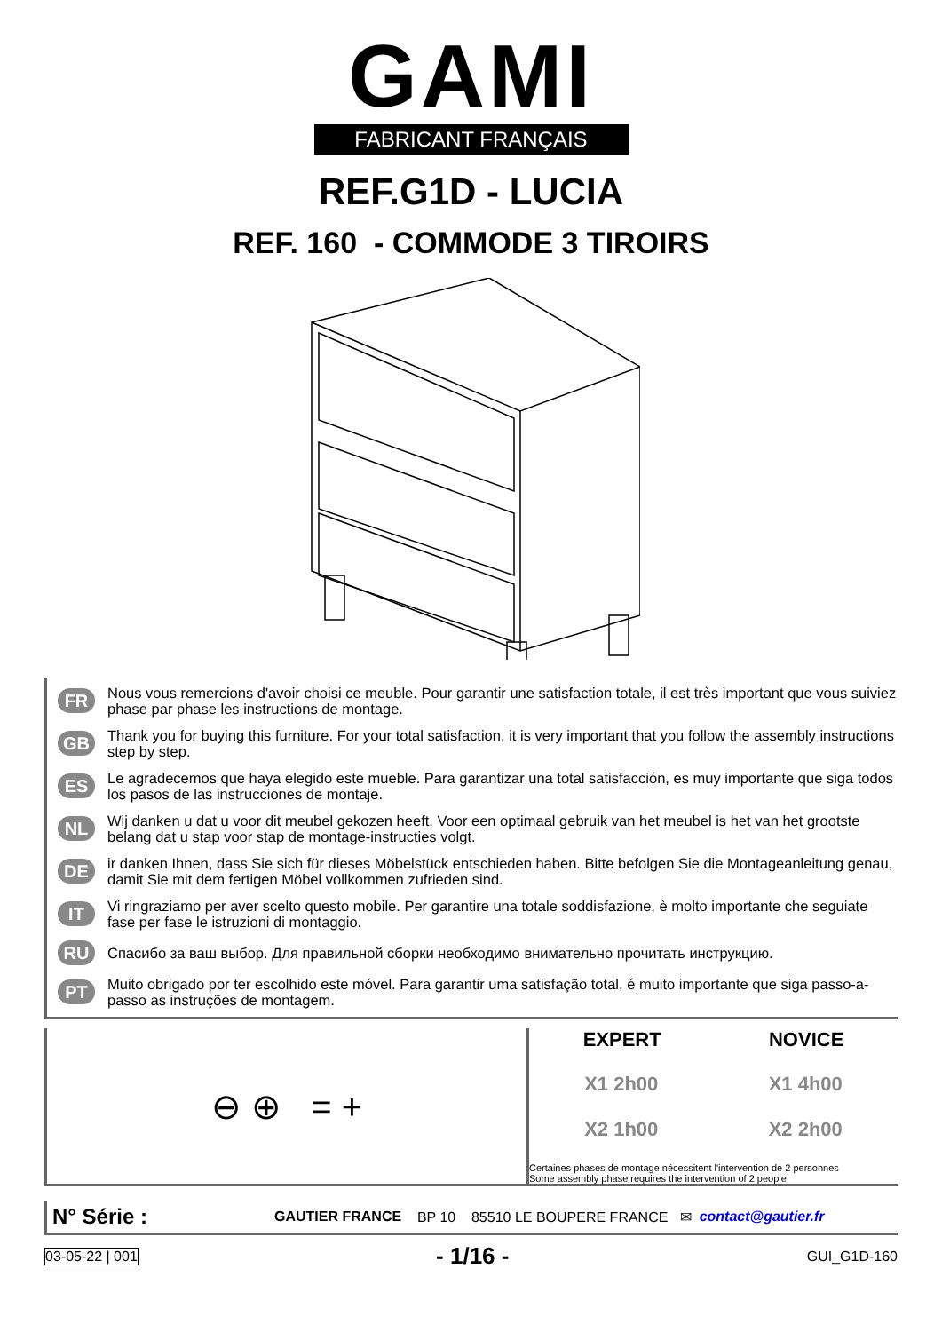GAMI
FABRICANT FRANÇAIS
REF.G1D - LUCIA
REF. 160 - COMMODE 3 TIROIRS
FR Nous vous remercions d'avoir choisi ce meuble. Pour garantir une satisfaction totale, il est très important que vous suiviez phase par phase les instructions de montage.
GB Thank you for buying this furniture. For your total satisfaction, it is very important that you follow the assembly instructions step by step.
ES Le agradecemos que haya elegido este mueble. Para garantizar una total satisfacción, es muy importante que siga todos los pasos de las instrucciones de montaje.
NL Wij danken u dat u voor dit meubel gekozen heeft. Voor een optimaal gebruik van het meubel is het van het grootste belang dat u stap voor stap de montage-instructies volgt.
DE ir danken Ihnen, dass Sie sich für dieses Möbelstück entschieden haben. Bitte befolgen Sie die Montageanleitung genau, damit Sie mit dem fertigen Möbel vollkommen zufrieden sind.
IT Vi ringraziamo per aver scelto questo mobile. Per garantire una totale soddisfazione, è molto importante che seguiate fase per fase le istruzioni di montaggio.
RU Спасибо за ваш выбор. Для правильной сборки необходимо внимательно прочитать инструкцию.
PT Muito obrigado por ter escolhido este móvel. Para garantir uma satisfação total, é muito importante que siga passo-a-passo as instruções de montagem.
⊖ ⊕ = +
EXPERT NOVICE
X1 2h00 X1 4h00
X2 1h00 X2 2h00
Certaines phases de montage nécessitent l'intervention de 2 personnes
Some assembly phase requires the intervention of 2 people
N° Série : GAUTIER FRANCE BP 10 85510 LE BOUPERE FRANCE ✉ contact@gautier.fr
03-05-22 | 001 - 1/16 - GUI_G1D-160